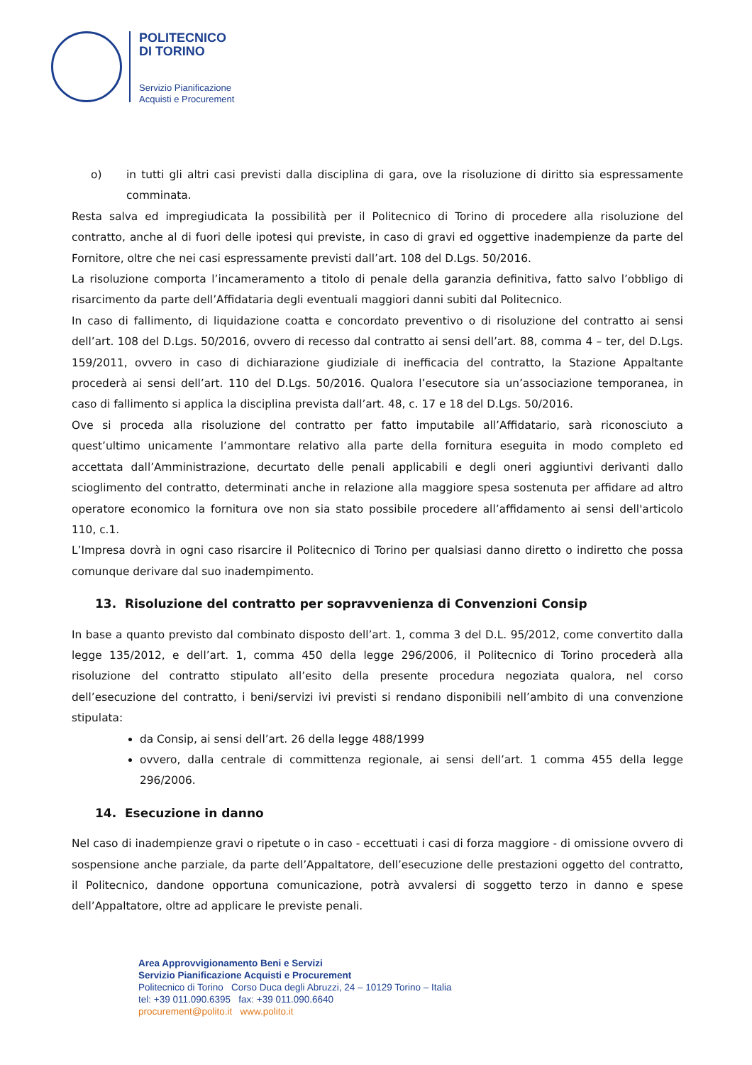POLITECNICO
DI TORINO
Servizio Pianificazione
Acquisti e Procurement
o) in tutti gli altri casi previsti dalla disciplina di gara, ove la risoluzione di diritto sia espressamente comminata.
Resta salva ed impregiudicata la possibilità per il Politecnico di Torino di procedere alla risoluzione del contratto, anche al di fuori delle ipotesi qui previste, in caso di gravi ed oggettive inadempienze da parte del Fornitore, oltre che nei casi espressamente previsti dall’art. 108 del D.Lgs. 50/2016.
La risoluzione comporta l’incameramento a titolo di penale della garanzia definitiva, fatto salvo l’obbligo di risarcimento da parte dell’Affidataria degli eventuali maggiori danni subiti dal Politecnico.
In caso di fallimento, di liquidazione coatta e concordato preventivo o di risoluzione del contratto ai sensi dell’art. 108 del D.Lgs. 50/2016, ovvero di recesso dal contratto ai sensi dell’art. 88, comma 4 – ter, del D.Lgs. 159/2011, ovvero in caso di dichiarazione giudiziale di inefficacia del contratto, la Stazione Appaltante procederà ai sensi dell’art. 110 del D.Lgs. 50/2016. Qualora l’esecutore sia un’associazione temporanea, in caso di fallimento si applica la disciplina prevista dall’art. 48, c. 17 e 18 del D.Lgs. 50/2016.
Ove si proceda alla risoluzione del contratto per fatto imputabile all’Affidatario, sarà riconosciuto a quest’ultimo unicamente l’ammontare relativo alla parte della fornitura eseguita in modo completo ed accettata dall’Amministrazione, decurtato delle penali applicabili e degli oneri aggiuntivi derivanti dallo scioglimento del contratto, determinati anche in relazione alla maggiore spesa sostenuta per affidare ad altro operatore economico la fornitura ove non sia stato possibile procedere all’affidamento ai sensi dell'articolo 110, c.1.
L’Impresa dovrà in ogni caso risarcire il Politecnico di Torino per qualsiasi danno diretto o indiretto che possa comunque derivare dal suo inadempimento.
13. Risoluzione del contratto per sopravvenienza di Convenzioni Consip
In base a quanto previsto dal combinato disposto dell’art. 1, comma 3 del D.L. 95/2012, come convertito dalla legge 135/2012, e dell’art. 1, comma 450 della legge 296/2006, il Politecnico di Torino procederà alla risoluzione del contratto stipulato all’esito della presente procedura negoziata qualora, nel corso dell’esecuzione del contratto, i beni/servizi ivi previsti si rendano disponibili nell’ambito di una convenzione stipulata:
da Consip, ai sensi dell’art. 26 della legge 488/1999
ovvero, dalla centrale di committenza regionale, ai sensi dell’art. 1 comma 455 della legge 296/2006.
14. Esecuzione in danno
Nel caso di inadempienze gravi o ripetute o in caso - eccettuati i casi di forza maggiore - di omissione ovvero di sospensione anche parziale, da parte dell’Appaltatore, dell’esecuzione delle prestazioni oggetto del contratto, il Politecnico, dandone opportuna comunicazione, potrà avvalersi di soggetto terzo in danno e spese dell’Appaltatore, oltre ad applicare le previste penali.
Area Approvvigionamento Beni e Servizi
Servizio Pianificazione Acquisti e Procurement
Politecnico di Torino Corso Duca degli Abruzzi, 24 – 10129 Torino – Italia
tel: +39 011.090.6395 fax: +39 011.090.6640
procurement@polito.it www.polito.it